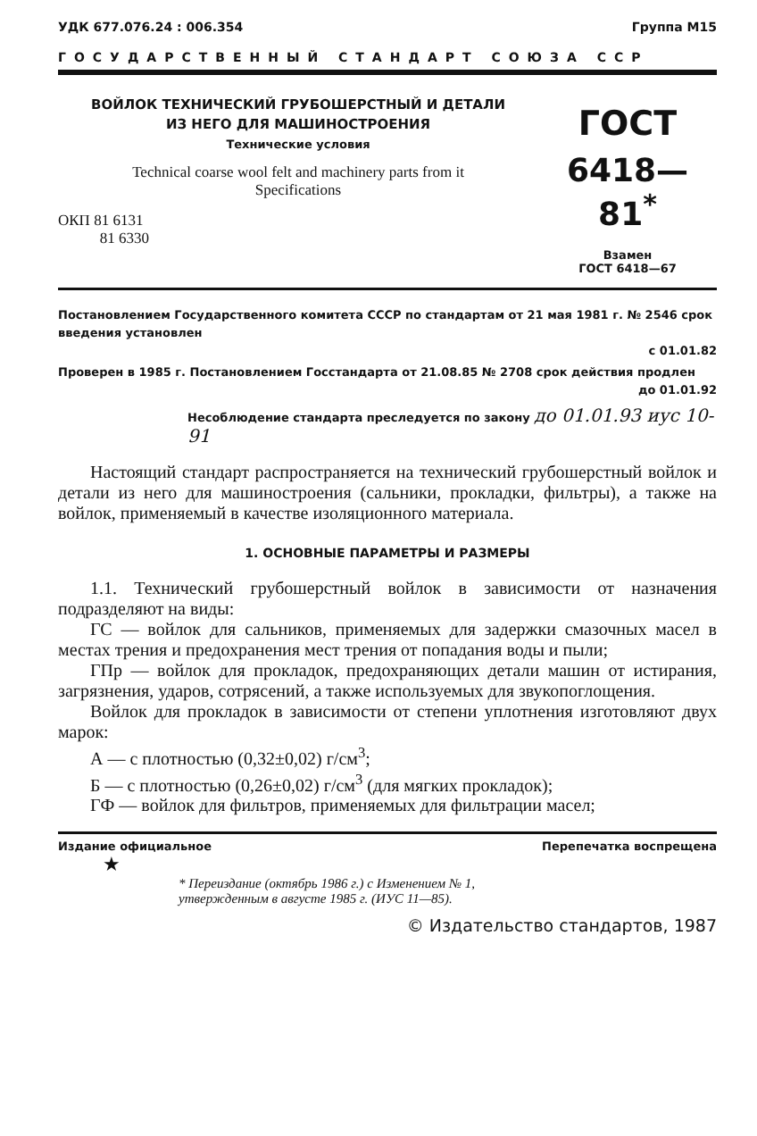УДК 677.076.24 : 006.354 Группа М15
ГОСУДАРСТВЕННЫЙ СТАНДАРТ СОЮЗА ССР
ВОЙЛОК ТЕХНИЧЕСКИЙ ГРУБОШЕРСТНЫЙ И ДЕТАЛИ
ИЗ НЕГО ДЛЯ МАШИНОСТРОЕНИЯ
Технические условия
Technical coarse wool felt and machinery parts from it
Specifications
ОКП 81 6131
81 6330
ГОСТ
6418—81<sup>*</sup>
Взамен
ГОСТ 6418—67
Постановлением Государственного комитета СССР по стандартам от 21 мая 1981 г. № 2546 срок введения установлен
с 01.01.82
Проверен в 1985 г. Постановлением Госстандарта от 21.08.85 № 2708 срок действия продлен
до 01.01.92
Несоблюдение стандарта преследуется по закону до 01.01.93 иус 10-91
Настоящий стандарт распространяется на технический грубошерстный войлок и детали из него для машиностроения (сальники, прокладки, фильтры), а также на войлок, применяемый в качестве изоляционного материала.
1. ОСНОВНЫЕ ПАРАМЕТРЫ И РАЗМЕРЫ
1.1. Технический грубошерстный войлок в зависимости от назначения подразделяют на виды:
ГС — войлок для сальников, применяемых для задержки смазочных масел в местах трения и предохранения мест трения от попадания воды и пыли;
ГПр — войлок для прокладок, предохраняющих детали машин от истирания, загрязнения, ударов, сотрясений, а также используемых для звукопоглощения.
Войлок для прокладок в зависимости от степени уплотнения изготовляют двух марок:
А — с плотностью (0,32±0,02) г/см<sup>3</sup>;
Б — с плотностью (0,26±0,02) г/см<sup>3</sup> (для мягких прокладок);
ГФ — войлок для фильтров, применяемых для фильтрации масел;
Издание официальное Перепечатка воспрещена
★
* Переиздание (октябрь 1986 г.) с Изменением № 1,
утвержденным в августе 1985 г. (ИУС 11—85).
© Издательство стандартов, 1987